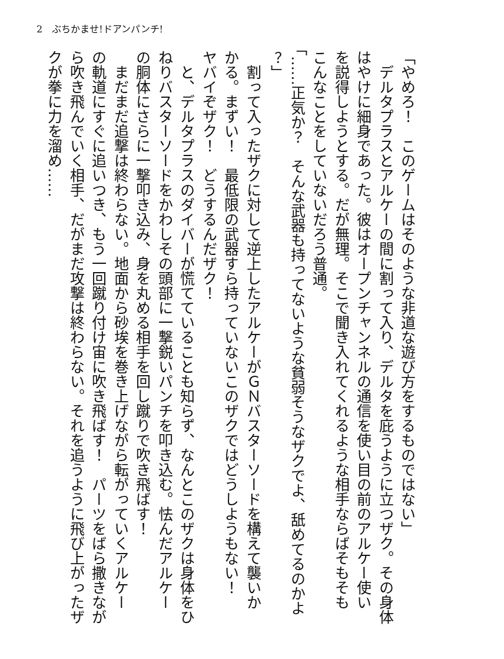2　ぶちかませ!ドアンパンチ!
「やめろ！　このゲームはそのような非道な遊び方をするものではない」
　デルタプラスとアルケーの間に割って入り、デルタを庇うように立つザク。その身体
はやけに細身であった。彼はオープンチャンネルの通信を使い目の前のアルケー使い
を説得しようとする。だが無理。そこで聞き入れてくれるような相手ならばそもそも
こんなことをしていないだろう普通。
「……正気か？　そんな武器も持ってないような貧弱そうなザクでよ、舐めてるのかよ
？」
　割って入ったザクに対して逆上したアルケーがＧＮバスターソードを構えて襲いか
かる。まずい！　最低限の武器すら持っていないこのザクではどうしようもない！
ヤバイぞザク！　どうするんだザク！
　と、デルタプラスのダイバーが慌てていることも知らず、なんとこのザクは身体をひ
ねりバスターソードをかわしその頭部に一撃鋭いパンチを叩き込む。怯んだアルケー
の胴体にさらに一撃叩き込み、身を丸める相手を回し蹴りで吹き飛ばす！
　まだまだ追撃は終わらない。地面から砂埃を巻き上げながら転がっていくアルケー
の軌道にすぐに追いつき、もう一回蹴り付け宙に吹き飛ばす！　パーツをばら撒きなが
ら吹き飛んでいく相手、だがまだ攻撃は終わらない。それを追うように飛び上がったザ
クが拳に力を溜め……